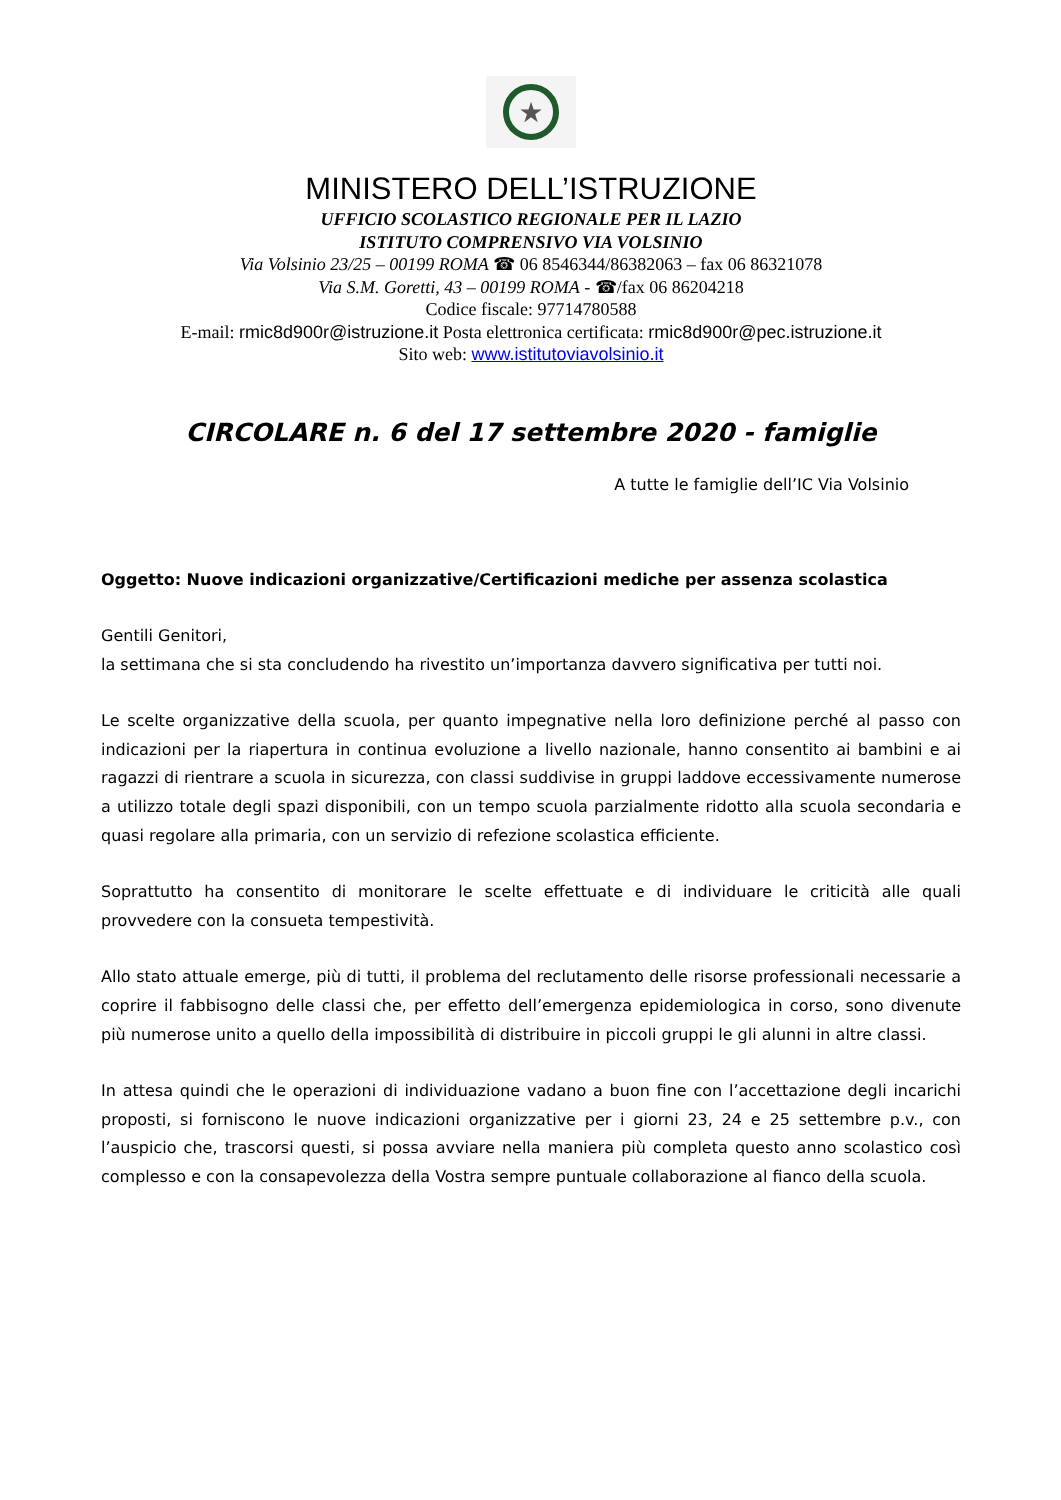★
MINISTERO DELL’ISTRUZIONE
UFFICIO SCOLASTICO REGIONALE PER IL LAZIO
ISTITUTO COMPRENSIVO VIA VOLSINIO
Via Volsinio 23/25 – 00199 ROMA ☎ 06 8546344/86382063 – fax 06 86321078
Via S.M. Goretti, 43 – 00199 ROMA - ☎/fax 06 86204218
Codice fiscale: 97714780588
E-mail: rmic8d900r@istruzione.it Posta elettronica certificata: rmic8d900r@pec.istruzione.it
Sito web: www.istitutoviavolsinio.it
CIRCOLARE n. 6 del 17 settembre 2020 - famiglie
A tutte le famiglie dell’IC Via Volsinio
Oggetto: Nuove indicazioni organizzative/Certificazioni mediche per assenza scolastica
Gentili Genitori,
la settimana che si sta concludendo ha rivestito un’importanza davvero significativa per tutti noi.
Le scelte organizzative della scuola, per quanto impegnative nella loro definizione perché al passo con indicazioni per la riapertura in continua evoluzione a livello nazionale, hanno consentito ai bambini e ai ragazzi di rientrare a scuola in sicurezza, con classi suddivise in gruppi laddove eccessivamente numerose a utilizzo totale degli spazi disponibili, con un tempo scuola parzialmente ridotto alla scuola secondaria e quasi regolare alla primaria, con un servizio di refezione scolastica efficiente.
Soprattutto ha consentito di monitorare le scelte effettuate e di individuare le criticità alle quali provvedere con la consueta tempestività.
Allo stato attuale emerge, più di tutti, il problema del reclutamento delle risorse professionali necessarie a coprire il fabbisogno delle classi che, per effetto dell’emergenza epidemiologica in corso, sono divenute più numerose unito a quello della impossibilità di distribuire in piccoli gruppi le gli alunni in altre classi.
In attesa quindi che le operazioni di individuazione vadano a buon fine con l’accettazione degli incarichi proposti, si forniscono le nuove indicazioni organizzative per i giorni 23, 24 e 25 settembre p.v., con l’auspicio che, trascorsi questi, si possa avviare nella maniera più completa questo anno scolastico così complesso e con la consapevolezza della Vostra sempre puntuale collaborazione al fianco della scuola.